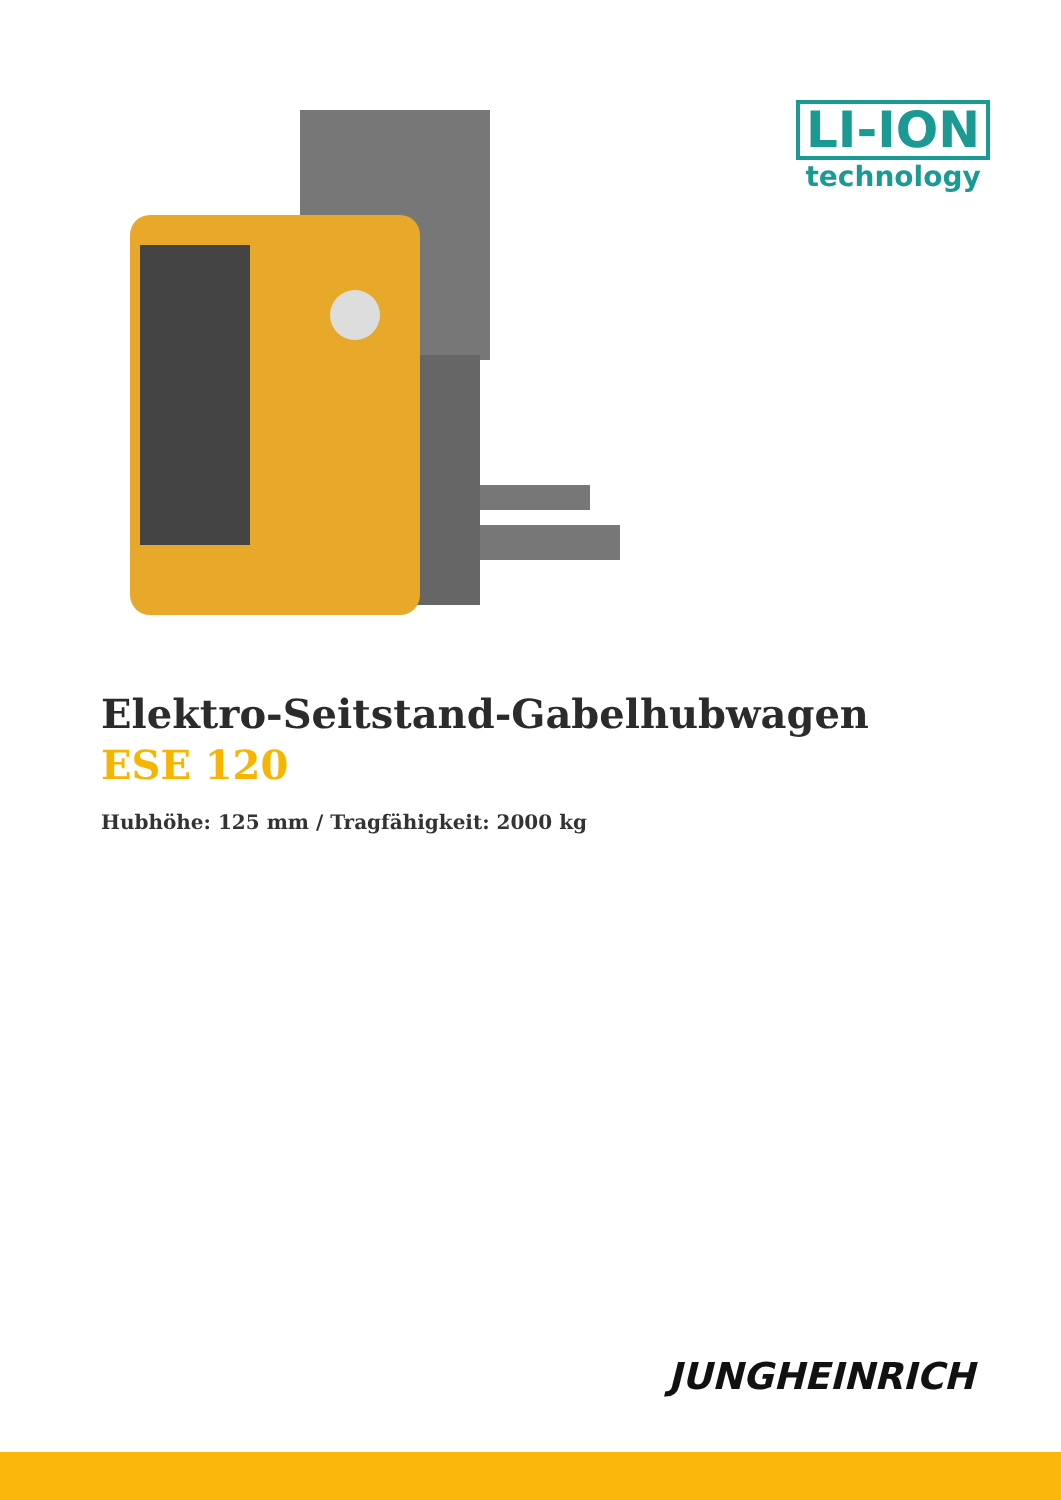LI-ION
technology
Elektro-Seitstand-Gabelhubwagen
ESE 120
Hubhöhe: 125 mm / Tragfähigkeit: 2000 kg
JUNGHEINRICH